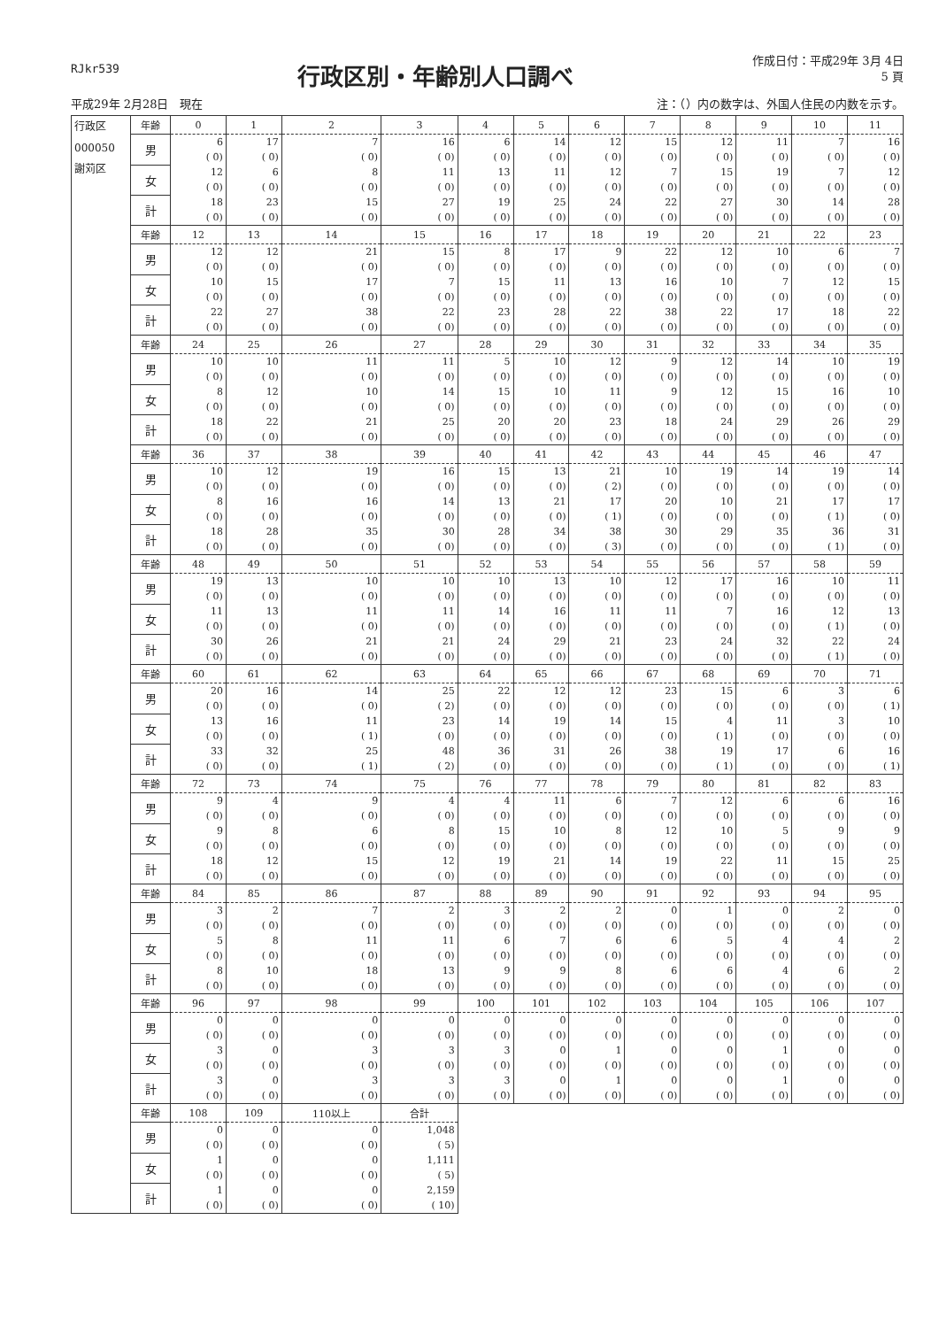RJkr539
行政区別・年齢別人口調べ
作成日付：平成29年 3月 4日
5 頁
平成29年 2月28日　現在 注：（）内の数字は、外国人住民の内数を示す。
| 行政区 000050 謝苅区 | 年齢 | 0 | 1 | 2 | 3 | 4 | 5 | 6 | 7 | 8 | 9 | 10 | 11 |
| | 男 | 6 ( 0) | 17 ( 0) | 7 ( 0) | 16 ( 0) | 6 ( 0) | 14 ( 0) | 12 ( 0) | 15 ( 0) | 12 ( 0) | 11 ( 0) | 7 ( 0) | 16 ( 0) |
| | 女 | 12 ( 0) | 6 ( 0) | 8 ( 0) | 11 ( 0) | 13 ( 0) | 11 ( 0) | 12 ( 0) | 7 ( 0) | 15 ( 0) | 19 ( 0) | 7 ( 0) | 12 ( 0) |
| | 計 | 18 ( 0) | 23 ( 0) | 15 ( 0) | 27 ( 0) | 19 ( 0) | 25 ( 0) | 24 ( 0) | 22 ( 0) | 27 ( 0) | 30 ( 0) | 14 ( 0) | 28 ( 0) |
| | 年齢 | 12 | 13 | 14 | 15 | 16 | 17 | 18 | 19 | 20 | 21 | 22 | 23 |
| | 男 | 12 ( 0) | 12 ( 0) | 21 ( 0) | 15 ( 0) | 8 ( 0) | 17 ( 0) | 9 ( 0) | 22 ( 0) | 12 ( 0) | 10 ( 0) | 6 ( 0) | 7 ( 0) |
| | 女 | 10 ( 0) | 15 ( 0) | 17 ( 0) | 7 ( 0) | 15 ( 0) | 11 ( 0) | 13 ( 0) | 16 ( 0) | 10 ( 0) | 7 ( 0) | 12 ( 0) | 15 ( 0) |
| | 計 | 22 ( 0) | 27 ( 0) | 38 ( 0) | 22 ( 0) | 23 ( 0) | 28 ( 0) | 22 ( 0) | 38 ( 0) | 22 ( 0) | 17 ( 0) | 18 ( 0) | 22 ( 0) |
| | 年齢 | 24 | 25 | 26 | 27 | 28 | 29 | 30 | 31 | 32 | 33 | 34 | 35 |
| | 男 | 10 ( 0) | 10 ( 0) | 11 ( 0) | 11 ( 0) | 5 ( 0) | 10 ( 0) | 12 ( 0) | 9 ( 0) | 12 ( 0) | 14 ( 0) | 10 ( 0) | 19 ( 0) |
| | 女 | 8 ( 0) | 12 ( 0) | 10 ( 0) | 14 ( 0) | 15 ( 0) | 10 ( 0) | 11 ( 0) | 9 ( 0) | 12 ( 0) | 15 ( 0) | 16 ( 0) | 10 ( 0) |
| | 計 | 18 ( 0) | 22 ( 0) | 21 ( 0) | 25 ( 0) | 20 ( 0) | 20 ( 0) | 23 ( 0) | 18 ( 0) | 24 ( 0) | 29 ( 0) | 26 ( 0) | 29 ( 0) |
| | 年齢 | 36 | 37 | 38 | 39 | 40 | 41 | 42 | 43 | 44 | 45 | 46 | 47 |
| | 男 | 10 ( 0) | 12 ( 0) | 19 ( 0) | 16 ( 0) | 15 ( 0) | 13 ( 0) | 21 ( 2) | 10 ( 0) | 19 ( 0) | 14 ( 0) | 19 ( 0) | 14 ( 0) |
| | 女 | 8 ( 0) | 16 ( 0) | 16 ( 0) | 14 ( 0) | 13 ( 0) | 21 ( 0) | 17 ( 1) | 20 ( 0) | 10 ( 0) | 21 ( 0) | 17 ( 1) | 17 ( 0) |
| | 計 | 18 ( 0) | 28 ( 0) | 35 ( 0) | 30 ( 0) | 28 ( 0) | 34 ( 0) | 38 ( 3) | 30 ( 0) | 29 ( 0) | 35 ( 0) | 36 ( 1) | 31 ( 0) |
| | 年齢 | 48 | 49 | 50 | 51 | 52 | 53 | 54 | 55 | 56 | 57 | 58 | 59 |
| | 男 | 19 ( 0) | 13 ( 0) | 10 ( 0) | 10 ( 0) | 10 ( 0) | 13 ( 0) | 10 ( 0) | 12 ( 0) | 17 ( 0) | 16 ( 0) | 10 ( 0) | 11 ( 0) |
| | 女 | 11 ( 0) | 13 ( 0) | 11 ( 0) | 11 ( 0) | 14 ( 0) | 16 ( 0) | 11 ( 0) | 11 ( 0) | 7 ( 0) | 16 ( 0) | 12 ( 1) | 13 ( 0) |
| | 計 | 30 ( 0) | 26 ( 0) | 21 ( 0) | 21 ( 0) | 24 ( 0) | 29 ( 0) | 21 ( 0) | 23 ( 0) | 24 ( 0) | 32 ( 0) | 22 ( 1) | 24 ( 0) |
| | 年齢 | 60 | 61 | 62 | 63 | 64 | 65 | 66 | 67 | 68 | 69 | 70 | 71 |
| | 男 | 20 ( 0) | 16 ( 0) | 14 ( 0) | 25 ( 2) | 22 ( 0) | 12 ( 0) | 12 ( 0) | 23 ( 0) | 15 ( 0) | 6 ( 0) | 3 ( 0) | 6 ( 1) |
| | 女 | 13 ( 0) | 16 ( 0) | 11 ( 1) | 23 ( 0) | 14 ( 0) | 19 ( 0) | 14 ( 0) | 15 ( 0) | 4 ( 1) | 11 ( 0) | 3 ( 0) | 10 ( 0) |
| | 計 | 33 ( 0) | 32 ( 0) | 25 ( 1) | 48 ( 2) | 36 ( 0) | 31 ( 0) | 26 ( 0) | 38 ( 0) | 19 ( 1) | 17 ( 0) | 6 ( 0) | 16 ( 1) |
| | 年齢 | 72 | 73 | 74 | 75 | 76 | 77 | 78 | 79 | 80 | 81 | 82 | 83 |
| | 男 | 9 ( 0) | 4 ( 0) | 9 ( 0) | 4 ( 0) | 4 ( 0) | 11 ( 0) | 6 ( 0) | 7 ( 0) | 12 ( 0) | 6 ( 0) | 6 ( 0) | 16 ( 0) |
| | 女 | 9 ( 0) | 8 ( 0) | 6 ( 0) | 8 ( 0) | 15 ( 0) | 10 ( 0) | 8 ( 0) | 12 ( 0) | 10 ( 0) | 5 ( 0) | 9 ( 0) | 9 ( 0) |
| | 計 | 18 ( 0) | 12 ( 0) | 15 ( 0) | 12 ( 0) | 19 ( 0) | 21 ( 0) | 14 ( 0) | 19 ( 0) | 22 ( 0) | 11 ( 0) | 15 ( 0) | 25 ( 0) |
| | 年齢 | 84 | 85 | 86 | 87 | 88 | 89 | 90 | 91 | 92 | 93 | 94 | 95 |
| | 男 | 3 ( 0) | 2 ( 0) | 7 ( 0) | 2 ( 0) | 3 ( 0) | 2 ( 0) | 2 ( 0) | 0 ( 0) | 1 ( 0) | 0 ( 0) | 2 ( 0) | 0 ( 0) |
| | 女 | 5 ( 0) | 8 ( 0) | 11 ( 0) | 11 ( 0) | 6 ( 0) | 7 ( 0) | 6 ( 0) | 6 ( 0) | 5 ( 0) | 4 ( 0) | 4 ( 0) | 2 ( 0) |
| | 計 | 8 ( 0) | 10 ( 0) | 18 ( 0) | 13 ( 0) | 9 ( 0) | 9 ( 0) | 8 ( 0) | 6 ( 0) | 6 ( 0) | 4 ( 0) | 6 ( 0) | 2 ( 0) |
| | 年齢 | 96 | 97 | 98 | 99 | 100 | 101 | 102 | 103 | 104 | 105 | 106 | 107 |
| | 男 | 0 ( 0) | 0 ( 0) | 0 ( 0) | 0 ( 0) | 0 ( 0) | 0 ( 0) | 0 ( 0) | 0 ( 0) | 0 ( 0) | 0 ( 0) | 0 ( 0) | 0 ( 0) |
| | 女 | 3 ( 0) | 0 ( 0) | 3 ( 0) | 3 ( 0) | 3 ( 0) | 0 ( 0) | 1 ( 0) | 0 ( 0) | 0 ( 0) | 1 ( 0) | 0 ( 0) | 0 ( 0) |
| | 計 | 3 ( 0) | 0 ( 0) | 3 ( 0) | 3 ( 0) | 3 ( 0) | 0 ( 0) | 1 ( 0) | 0 ( 0) | 0 ( 0) | 1 ( 0) | 0 ( 0) | 0 ( 0) |
| | 年齢 | 108 | 109 | 110以上 | 合計 | | | | | | | | |
| | 男 | 0 ( 0) | 0 ( 0) | 0 ( 0) | 1,048 ( 5) | | | | | | | | |
| | 女 | 1 ( 0) | 0 ( 0) | 0 ( 0) | 1,111 ( 5) | | | | | | | | |
| | 計 | 1 ( 0) | 0 ( 0) | 0 ( 0) | 2,159 ( 10) | | | | | | | | |